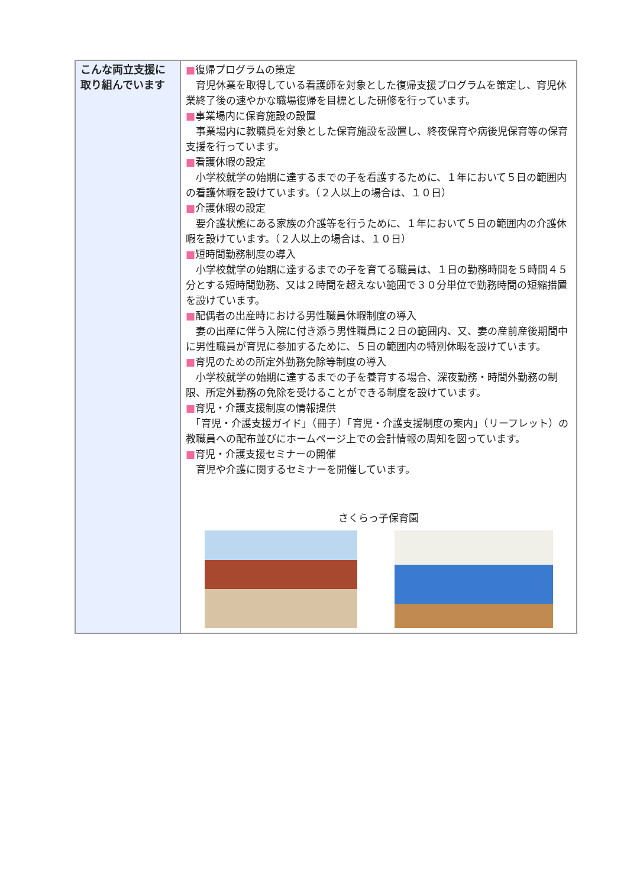| こんな両立支援に取り組んでいます | ■ 復帰プログラムの策定 育児休業を取得している看護師を対象とした復帰支援プログラムを策定し、育児休業終了後の速やかな職場復帰を目標とした研修を行っています。 ■ 事業場内に保育施設の設置 事業場内に教職員を対象とした保育施設を設置し、終夜保育や病後児保育等の保育支援を行っています。 ■ 看護休暇の設定 小学校就学の始期に達するまでの子を看護するために、１年において５日の範囲内の看護休暇を設けています。（２人以上の場合は、１０日） ■ 介護休暇の設定 要介護状態にある家族の介護等を行うために、１年において５日の範囲内の介護休暇を設けています。（２人以上の場合は、１０日） ■ 短時間勤務制度の導入 小学校就学の始期に達するまでの子を育てる職員は、１日の勤務時間を５時間４５分とする短時間勤務、又は２時間を超えない範囲で３０分単位で勤務時間の短縮措置を設けています。 ■ 配偶者の出産時における男性職員休暇制度の導入 妻の出産に伴う入院に付き添う男性職員に２日の範囲内、又、妻の産前産後期間中に男性職員が育児に参加するために、５日の範囲内の特別休暇を設けています。 ■ 育児のための所定外勤務免除等制度の導入 小学校就学の始期に達するまでの子を養育する場合、深夜勤務・時間外勤務の制限、所定外勤務の免除を受けることができる制度を設けています。 ■ 育児・介護支援制度の情報提供 「育児・介護支援ガイド」（冊子）「育児・介護支援制度の案内」（リーフレット）の教職員への配布並びにホームページ上での会計情報の周知を図っています。 ■ 育児・介護支援セミナーの開催 育児や介護に関するセミナーを開催しています。 さくらっ子保育園 |